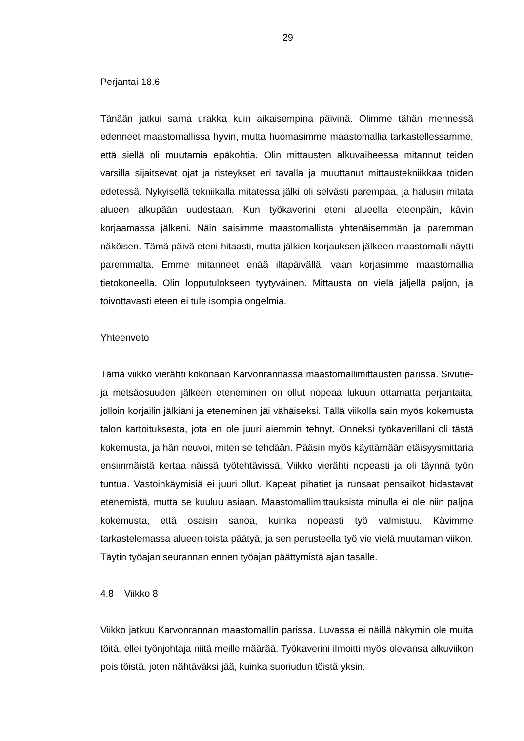29
Perjantai 18.6.
Tänään jatkui sama urakka kuin aikaisempina päivinä. Olimme tähän mennessä edenneet maastomallissa hyvin, mutta huomasimme maastomallia tarkastelles­samme, että siellä oli muutamia epäkohtia. Olin mittausten alkuvaiheessa mitan­nut teiden varsilla sijaitsevat ojat ja risteykset eri tavalla ja muuttanut mittaustek­niikkaa töiden edetessä. Nykyisellä tekniikalla mitatessa jälki oli selvästi parem­paa, ja halusin mitata alueen alkupään uudestaan. Kun työkaverini eteni alueella eteenpäin, kävin korjaamassa jälkeni. Näin saisimme maastomallista yhtenäi­semmän ja paremman näköisen. Tämä päivä eteni hitaasti, mutta jälkien korjauk­sen jälkeen maastomalli näytti paremmalta. Emme mitanneet enää iltapäivällä, vaan korjasimme maastomallia tietokoneella. Olin lopputulokseen tyytyväinen. Mittausta on vielä jäljellä paljon, ja toivottavasti eteen ei tule isompia ongelmia.
Yhteenveto
Tämä viikko vierähti kokonaan Karvonrannassa maastomallimittausten parissa. Sivutie- ja metsäosuuden jälkeen eteneminen on ollut nopeaa lukuun ottamatta perjantaita, jolloin korjailin jälkiäni ja eteneminen jäi vähäiseksi. Tällä viikolla sain myös kokemusta talon kartoituksesta, jota en ole juuri aiemmin tehnyt. Onneksi työkaverillani oli tästä kokemusta, ja hän neuvoi, miten se tehdään. Pääsin myös käyttämään etäisyysmittaria ensimmäistä kertaa näissä työtehtävissä. Viikko vie­rähti nopeasti ja oli täynnä työn tuntua. Vastoinkäymisiä ei juuri ollut. Kapeat pi­hatiet ja runsaat pensaikot hidastavat etenemistä, mutta se kuuluu asiaan. Maas­tomallimittauksista minulla ei ole niin paljoa kokemusta, että osaisin sanoa, kuinka nopeasti työ valmistuu. Kävimme tarkastelemassa alueen toista päätyä, ja sen perusteella työ vie vielä muutaman viikon. Täytin työajan seurannan ennen työajan päättymistä ajan tasalle.
4.8 Viikko 8
Viikko jatkuu Karvonrannan maastomallin parissa. Luvassa ei näillä näkymin ole muita töitä, ellei työnjohtaja niitä meille määrää. Työkaverini ilmoitti myös ole­vansa alkuviikon pois töistä, joten nähtäväksi jää, kuinka suoriudun töistä yksin.